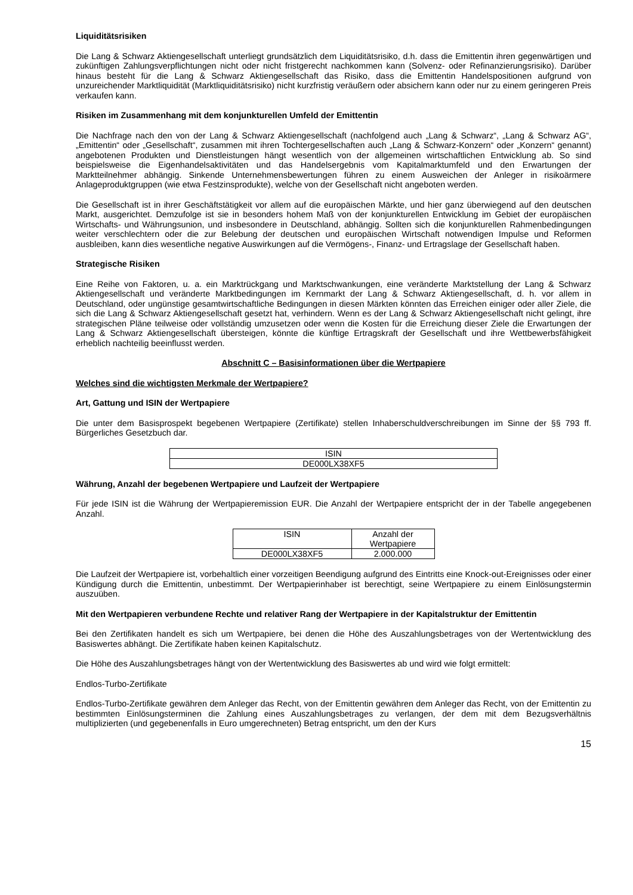Liquiditätsrisiken
Die Lang & Schwarz Aktiengesellschaft unterliegt grundsätzlich dem Liquiditätsrisiko, d.h. dass die Emittentin ihren gegenwärtigen und zukünftigen Zahlungsverpflichtungen nicht oder nicht fristgerecht nachkommen kann (Solvenz- oder Refinanzierungsrisiko). Darüber hinaus besteht für die Lang & Schwarz Aktiengesellschaft das Risiko, dass die Emittentin Handelspositionen aufgrund von unzureichender Marktliquidität (Marktliquiditätsrisiko) nicht kurzfristig veräußern oder absichern kann oder nur zu einem geringeren Preis verkaufen kann.
Risiken im Zusammenhang mit dem konjunkturellen Umfeld der Emittentin
Die Nachfrage nach den von der Lang & Schwarz Aktiengesellschaft (nachfolgend auch „Lang & Schwarz“, „Lang & Schwarz AG“, „Emittentin“ oder „Gesellschaft“, zusammen mit ihren Tochtergesellschaften auch „Lang & Schwarz-Konzern“ oder „Konzern“ genannt) angebotenen Produkten und Dienstleistungen hängt wesentlich von der allgemeinen wirtschaftlichen Entwicklung ab. So sind beispielsweise die Eigenhandelsaktivitäten und das Handelsergebnis vom Kapitalmarktumfeld und den Erwartungen der Marktteilnehmer abhängig. Sinkende Unternehmensbewertungen führen zu einem Ausweichen der Anleger in risikoärmere Anlageproduktgruppen (wie etwa Festzinsprodukte), welche von der Gesellschaft nicht angeboten werden.
Die Gesellschaft ist in ihrer Geschäftstätigkeit vor allem auf die europäischen Märkte, und hier ganz überwiegend auf den deutschen Markt, ausgerichtet. Demzufolge ist sie in besonders hohem Maß von der konjunkturellen Entwicklung im Gebiet der europäischen Wirtschafts- und Währungsunion, und insbesondere in Deutschland, abhängig. Sollten sich die konjunkturellen Rahmenbedingungen weiter verschlechtern oder die zur Belebung der deutschen und europäischen Wirtschaft notwendigen Impulse und Reformen ausbleiben, kann dies wesentliche negative Auswirkungen auf die Vermögens-, Finanz- und Ertragslage der Gesellschaft haben.
Strategische Risiken
Eine Reihe von Faktoren, u. a. ein Marktrückgang und Marktschwankungen, eine veränderte Marktstellung der Lang & Schwarz Aktiengesellschaft und veränderte Marktbedingungen im Kernmarkt der Lang & Schwarz Aktiengesellschaft, d. h. vor allem in Deutschland, oder ungünstige gesamtwirtschaftliche Bedingungen in diesen Märkten könnten das Erreichen einiger oder aller Ziele, die sich die Lang & Schwarz Aktiengesellschaft gesetzt hat, verhindern. Wenn es der Lang & Schwarz Aktiengesellschaft nicht gelingt, ihre strategischen Pläne teilweise oder vollständig umzusetzen oder wenn die Kosten für die Erreichung dieser Ziele die Erwartungen der Lang & Schwarz Aktiengesellschaft übersteigen, könnte die künftige Ertragskraft der Gesellschaft und ihre Wettbewerbsfähigkeit erheblich nachteilig beeinflusst werden.
Abschnitt C – Basisinformationen über die Wertpapiere
Welches sind die wichtigsten Merkmale der Wertpapiere?
Art, Gattung und ISIN der Wertpapiere
Die unter dem Basisprospekt begebenen Wertpapiere (Zertifikate) stellen Inhaberschuldverschreibungen im Sinne der §§ 793 ff. Bürgerliches Gesetzbuch dar.
| ISIN |
| DE000LX38XF5 |
Währung, Anzahl der begebenen Wertpapiere und Laufzeit der Wertpapiere
Für jede ISIN ist die Währung der Wertpapieremission EUR. Die Anzahl der Wertpapiere entspricht der in der Tabelle angegebenen Anzahl.
| ISIN | Anzahl der Wertpapiere |
| DE000LX38XF5 | 2.000.000 |
Die Laufzeit der Wertpapiere ist, vorbehaltlich einer vorzeitigen Beendigung aufgrund des Eintritts eine Knock-out-Ereignisses oder einer Kündigung durch die Emittentin, unbestimmt. Der Wertpapierinhaber ist berechtigt, seine Wertpapiere zu einem Einlösungstermin auszuüben.
Mit den Wertpapieren verbundene Rechte und relativer Rang der Wertpapiere in der Kapitalstruktur der Emittentin
Bei den Zertifikaten handelt es sich um Wertpapiere, bei denen die Höhe des Auszahlungsbetrages von der Wertentwicklung des Basiswertes abhängt. Die Zertifikate haben keinen Kapitalschutz.
Die Höhe des Auszahlungsbetrages hängt von der Wertentwicklung des Basiswertes ab und wird wie folgt ermittelt:
Endlos-Turbo-Zertifikate
Endlos-Turbo-Zertifikate gewähren dem Anleger das Recht, von der Emittentin gewähren dem Anleger das Recht, von der Emittentin zu bestimmten Einlösungsterminen die Zahlung eines Auszahlungsbetrages zu verlangen, der dem mit dem Bezugsverhältnis multiplizierten (und gegebenenfalls in Euro umgerechneten) Betrag entspricht, um den der Kurs
15